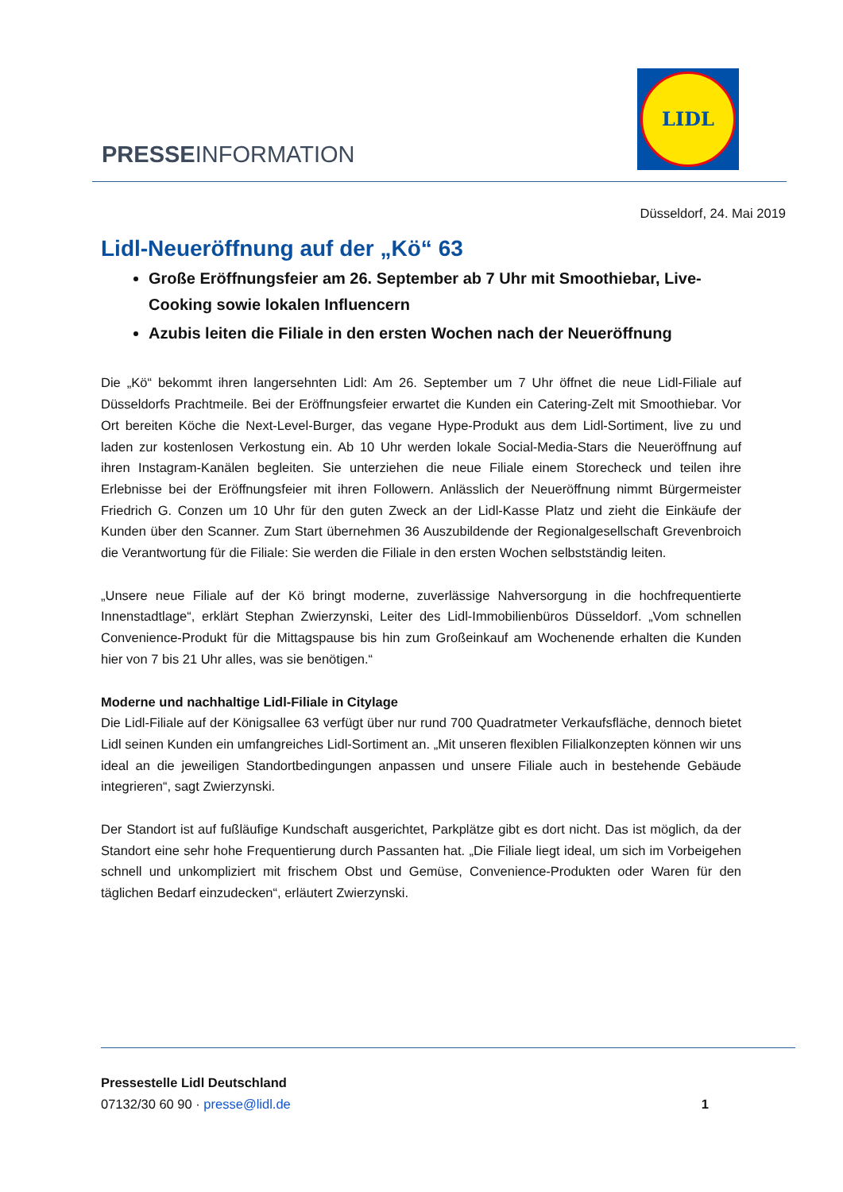PRESSEINFORMATION
LIDL
Düsseldorf, 24. Mai 2019
Lidl-Neueröffnung auf der „Kö“ 63
Große Eröffnungsfeier am 26. September ab 7 Uhr mit Smoothiebar, Live-Cooking sowie lokalen Influencern
Azubis leiten die Filiale in den ersten Wochen nach der Neueröffnung
Die „Kö“ bekommt ihren langersehnten Lidl: Am 26. September um 7 Uhr öffnet die neue Lidl-Filiale auf Düsseldorfs Prachtmeile. Bei der Eröffnungsfeier erwartet die Kunden ein Catering-Zelt mit Smoothiebar. Vor Ort bereiten Köche die Next-Level-Burger, das vegane Hype-Produkt aus dem Lidl-Sortiment, live zu und laden zur kostenlosen Verkostung ein. Ab 10 Uhr werden lokale Social-Media-Stars die Neueröffnung auf ihren Instagram-Kanälen begleiten. Sie unterziehen die neue Filiale einem Storecheck und teilen ihre Erlebnisse bei der Eröffnungsfeier mit ihren Followern. Anlässlich der Neueröffnung nimmt Bürgermeister Friedrich G. Conzen um 10 Uhr für den guten Zweck an der Lidl-Kasse Platz und zieht die Einkäufe der Kunden über den Scanner. Zum Start übernehmen 36 Auszubildende der Regionalgesellschaft Grevenbroich die Verantwortung für die Filiale: Sie werden die Filiale in den ersten Wochen selbstständig leiten.
„Unsere neue Filiale auf der Kö bringt moderne, zuverlässige Nahversorgung in die hochfrequentierte Innenstadtlage“, erklärt Stephan Zwierzynski, Leiter des Lidl-Immobilienbüros Düsseldorf. „Vom schnellen Convenience-Produkt für die Mittagspause bis hin zum Großeinkauf am Wochenende erhalten die Kunden hier von 7 bis 21 Uhr alles, was sie benötigen.“
Moderne und nachhaltige Lidl-Filiale in Citylage
Die Lidl-Filiale auf der Königsallee 63 verfügt über nur rund 700 Quadratmeter Verkaufsfläche, dennoch bietet Lidl seinen Kunden ein umfangreiches Lidl-Sortiment an. „Mit unseren flexiblen Filialkonzepten können wir uns ideal an die jeweiligen Standortbedingungen anpassen und unsere Filiale auch in bestehende Gebäude integrieren“, sagt Zwierzynski.
Der Standort ist auf fußläufige Kundschaft ausgerichtet, Parkplätze gibt es dort nicht. Das ist möglich, da der Standort eine sehr hohe Frequentierung durch Passanten hat. „Die Filiale liegt ideal, um sich im Vorbeigehen schnell und unkompliziert mit frischem Obst und Gemüse, Convenience-Produkten oder Waren für den täglichen Bedarf einzudecken“, erläutert Zwierzynski.
Pressestelle Lidl Deutschland
07132/30 60 90 · presse@lidl.de 1